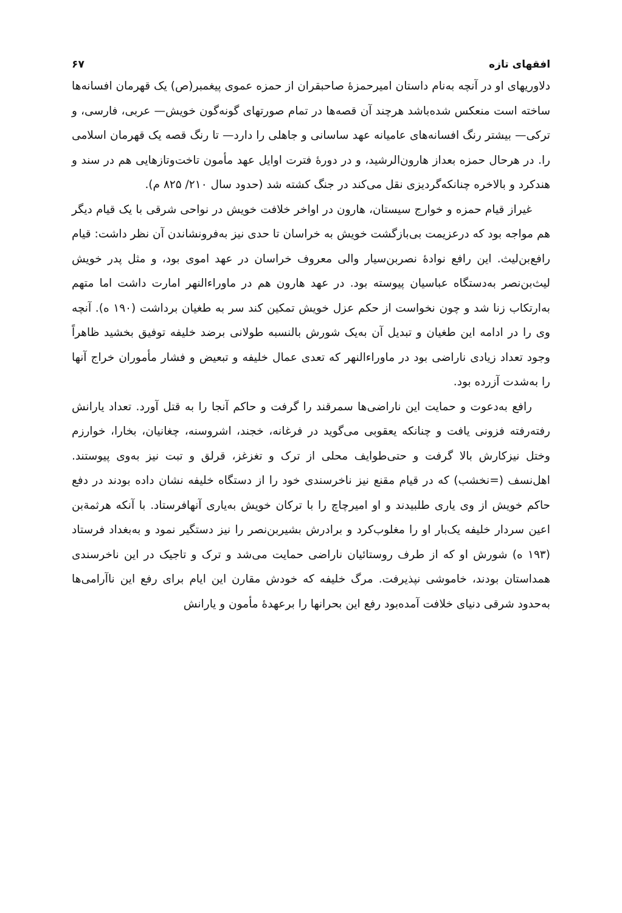افقهای تازه ۶۷
دلاوریهای او در آنچه به‌نام داستان امیرحمزهٔ صاحبقران از حمزه عموی پیغمبر(ص) یک قهرمان افسانه‌ها ساخته است منعکس شده‌باشد هرچند آن قصه‌ها در تمام صورتهای گونه‌گون خویش— عربی، فارسی، و ترکی— بیشتر رنگ افسانه‌های عامیانه عهد ساسانی و جاهلی را دارد— تا رنگ قصه یک قهرمان اسلامی را. در هرحال حمزه بعداز هارون‌الرشید، و در دورهٔ فترت اوایل عهد مأمون تاخت‌وتازهایی هم در سند و هندکرد و بالاخره چنانکه‌گردیزی نقل می‌کند در جنگ کشته شد (حدود سال ۲۱۰/ ۸۲۵ م).
غیراز قیام حمزه و خوارج سیستان، هارون در اواخر خلافت خویش در نواحی شرقی با یک قیام دیگر هم مواجه بود که درعزیمت بی‌بازگشت خویش به خراسان تا حدی نیز به‌فرونشاندن آن نظر داشت: قیام رافع‌بن‌لیث. این رافع نوادهٔ نصربن‌سیار والی معروف خراسان در عهد اموی بود، و مثل پدر خویش لیث‌بن‌نصر به‌دستگاه عباسیان پیوسته بود. در عهد هارون هم در ماوراءالنهر امارت داشت اما متهم به‌ارتکاب زنا شد و چون نخواست از حکم عزل خویش تمکین کند سر به طغیان برداشت (۱۹۰ ه). آنچه وی را در ادامه این طغیان و تبدیل آن به‌یک شورش بالنسبه طولانی برضد خلیفه توفیق بخشید ظاهراً وجود تعداد زیادی ناراضی بود در ماوراءالنهر که تعدی عمال خلیفه و تبعیض و فشار مأموران خراج آنها را به‌شدت آزرده بود.
رافع به‌دعوت و حمایت این ناراضی‌ها سمرقند را گرفت و حاکم آنجا را به قتل آورد. تعداد یارانش رفته‌رفته فزونی یافت و چنانکه یعقوبی می‌گوید در فرغانه، خجند، اشروسنه، چغانیان، بخارا، خوارزم وختل نیزکارش بالا گرفت و حتی‌طوایف محلی از ترک و تغزغز، قرلق و تبت نیز به‌وی پیوستند. اهل‌نسف (=نخشب) که در قیام مقنع نیز ناخرسندی خود را از دستگاه خلیفه نشان داده بودند در دفع حاکم خویش از وی یاری طلبیدند و او امیرچاچ را با ترکان خویش به‌یاری آنهافرستاد. با آنکه هرثمةبن اعین سردار خلیفه یک‌بار او را مغلوب‌کرد و برادرش بشیربن‌نصر را نیز دستگیر نمود و به‌بغداد فرستاد (۱۹۳ ه) شورش او که از طرف روستائیان ناراضی حمایت می‌شد و ترک و تاجیک در این ناخرسندی همداستان بودند، خاموشی نپذیرفت. مرگ خلیفه که خودش مقارن این ایام برای رفع این ناآرامی‌ها به‌حدود شرقی دنیای خلافت آمده‌بود رفع این بحرانها را برعهدهٔ مأمون و یارانش